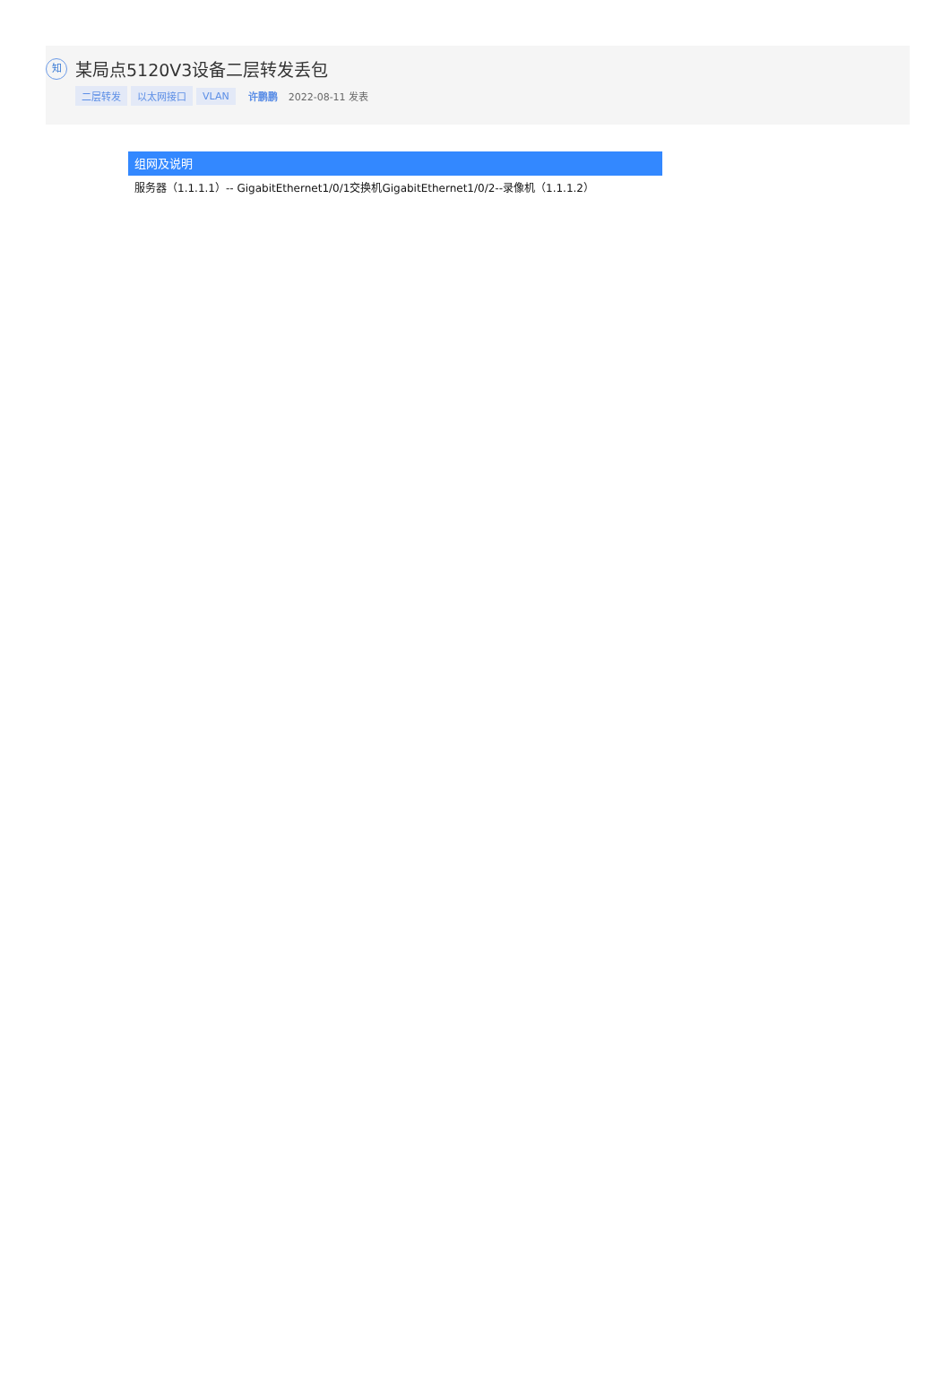知
某局点5120V3设备二层转发丢包
二层转发 以太网接口 VLAN 许鹏鹏 2022-08-11 发表
组网及说明
服务器（1.1.1.1）-- GigabitEthernet1/0/1交换机GigabitEthernet1/0/2--录像机（1.1.1.2）